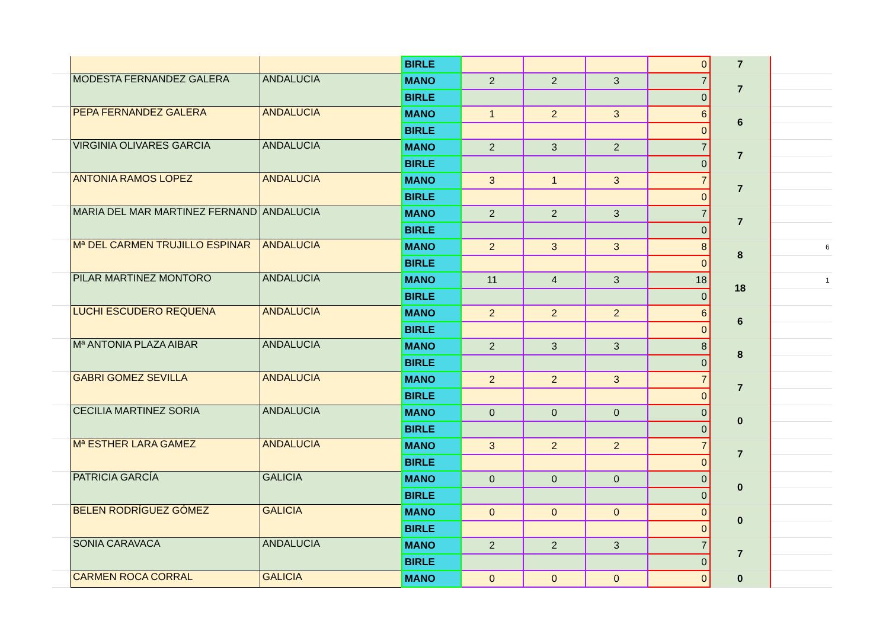| | | | BIRLE | | | | 0 | 7 | |
| | MODESTA FERNANDEZ GALERA | ANDALUCIA | MANO | 2 | 2 | 3 | 7 | 7 | |
| | | | BIRLE | | | | 0 | | |
| | PEPA FERNANDEZ GALERA | ANDALUCIA | MANO | 1 | 2 | 3 | 6 | 6 | |
| | | | BIRLE | | | | 0 | | |
| | VIRGINIA OLIVARES GARCIA | ANDALUCIA | MANO | 2 | 3 | 2 | 7 | 7 | |
| | | | BIRLE | | | | 0 | | |
| | ANTONIA RAMOS LOPEZ | ANDALUCIA | MANO | 3 | 1 | 3 | 7 | 7 | |
| | | | BIRLE | | | | 0 | | |
| | MARIA DEL MAR MARTINEZ FERNAND | ANDALUCIA | MANO | 2 | 2 | 3 | 7 | 7 | |
| | | | BIRLE | | | | 0 | | |
| | Mª DEL CARMEN TRUJILLO ESPINAR | ANDALUCIA | MANO | 2 | 3 | 3 | 8 | 8 | 6 |
| | | | BIRLE | | | | 0 | | |
| | PILAR MARTINEZ MONTORO | ANDALUCIA | MANO | 11 | 4 | 3 | 18 | 18 | 1 |
| | | | BIRLE | | | | 0 | | |
| | LUCHI ESCUDERO REQUENA | ANDALUCIA | MANO | 2 | 2 | 2 | 6 | 6 | |
| | | | BIRLE | | | | 0 | | |
| | Mª ANTONIA PLAZA AIBAR | ANDALUCIA | MANO | 2 | 3 | 3 | 8 | 8 | |
| | | | BIRLE | | | | 0 | | |
| | GABRI GOMEZ SEVILLA | ANDALUCIA | MANO | 2 | 2 | 3 | 7 | 7 | |
| | | | BIRLE | | | | 0 | | |
| | CECILIA MARTINEZ SORIA | ANDALUCIA | MANO | 0 | 0 | 0 | 0 | 0 | |
| | | | BIRLE | | | | 0 | | |
| | Mª ESTHER LARA GAMEZ | ANDALUCIA | MANO | 3 | 2 | 2 | 7 | 7 | |
| | | | BIRLE | | | | 0 | | |
| | PATRICIA GARCÍA | GALICIA | MANO | 0 | 0 | 0 | 0 | 0 | |
| | | | BIRLE | | | | 0 | | |
| | BELEN RODRÍGUEZ GÓMEZ | GALICIA | MANO | 0 | 0 | 0 | 0 | 0 | |
| | | | BIRLE | | | | 0 | | |
| | SONIA CARAVACA | ANDALUCIA | MANO | 2 | 2 | 3 | 7 | 7 | |
| | | | BIRLE | | | | 0 | | |
| | CARMEN ROCA CORRAL | GALICIA | MANO | 0 | 0 | 0 | 0 | 0 | |